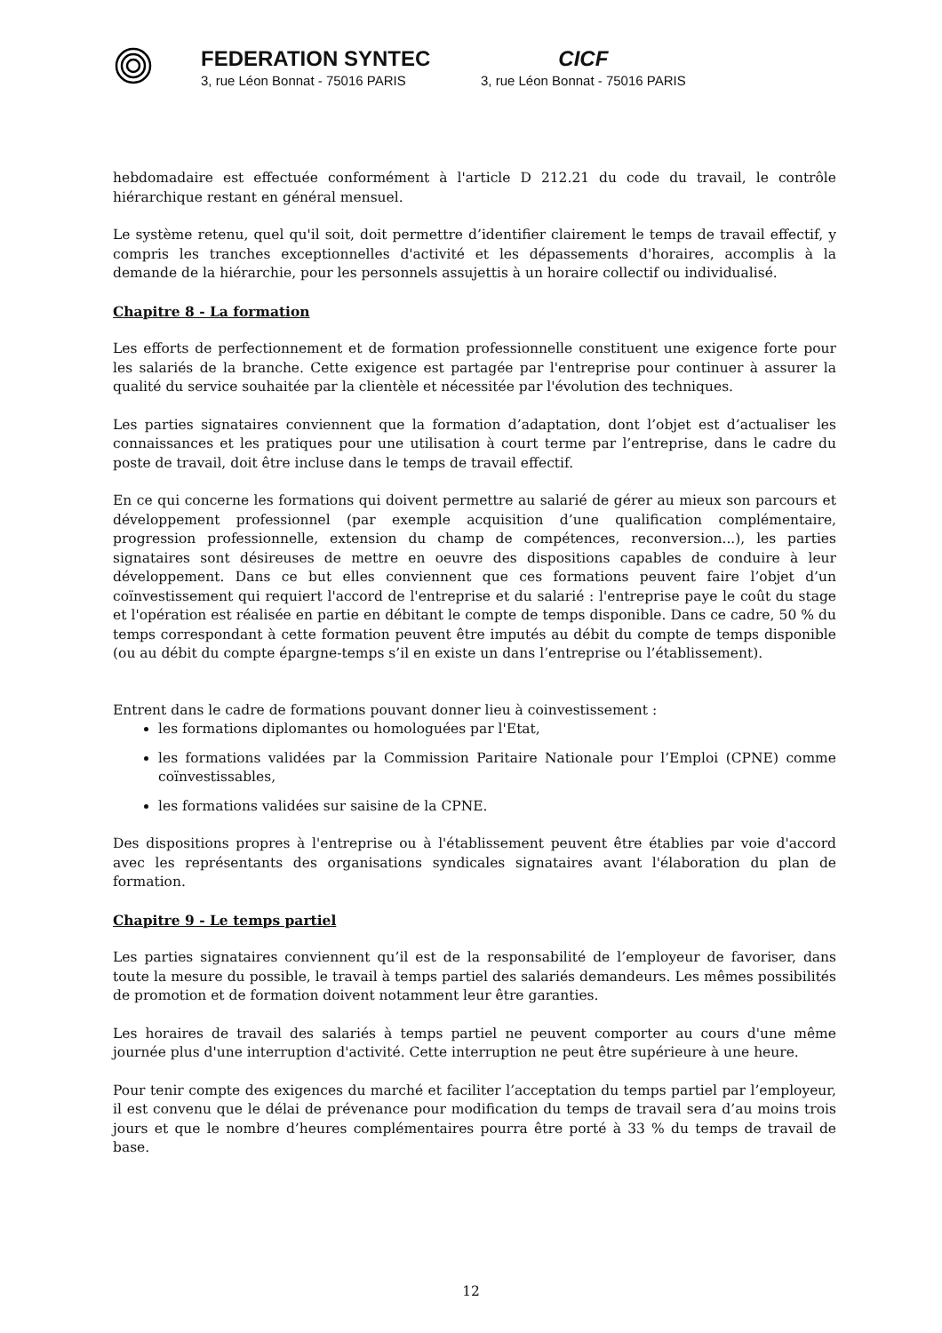FEDERATION SYNTEC
3, rue Léon Bonnat - 75016 PARIS
CICF
3, rue Léon Bonnat - 75016 PARIS
hebdomadaire est effectuée conformément à l'article D 212.21 du code du travail, le contrôle hiérarchique restant en général mensuel.
Le système retenu, quel qu'il soit, doit permettre d’identifier clairement le temps de travail effectif, y compris les tranches exceptionnelles d'activité et les dépassements d'horaires, accomplis à la demande de la hiérarchie, pour les personnels assujettis à un horaire collectif ou individualisé.
Chapitre 8 - La formation
Les efforts de perfectionnement et de formation professionnelle constituent une exigence forte pour les salariés de la branche. Cette exigence est partagée par l'entreprise pour continuer à assurer la qualité du service souhaitée par la clientèle et nécessitée par l'évolution des techniques.
Les parties signataires conviennent que la formation d’adaptation, dont l’objet est d’actualiser les connaissances et les pratiques pour une utilisation à court terme par l’entreprise, dans le cadre du poste de travail, doit être incluse dans le temps de travail effectif.
En ce qui concerne les formations qui doivent permettre au salarié de gérer au mieux son parcours et développement professionnel (par exemple acquisition d’une qualification complémentaire, progression professionnelle, extension du champ de compétences, reconversion...), les parties signataires sont désireuses de mettre en oeuvre des dispositions capables de conduire à leur développement. Dans ce but elles conviennent que ces formations peuvent faire l’objet d’un coïnvestissement qui requiert l'accord de l'entreprise et du salarié : l'entreprise paye le coût du stage et l'opération est réalisée en partie en débitant le compte de temps disponible. Dans ce cadre, 50 % du temps correspondant à cette formation peuvent être imputés au débit du compte de temps disponible (ou au débit du compte épargne-temps s’il en existe un dans l’entreprise ou l’établissement).
Entrent dans le cadre de formations pouvant donner lieu à coinvestissement :
les formations diplomantes ou homologuées par l'Etat,
les formations validées par la Commission Paritaire Nationale pour l’Emploi (CPNE) comme coïnvestissables,
les formations validées sur saisine de la CPNE.
Des dispositions propres à l'entreprise ou à l'établissement peuvent être établies par voie d'accord avec les représentants des organisations syndicales signataires avant l'élaboration du plan de formation.
Chapitre 9 - Le temps partiel
Les parties signataires conviennent qu’il est de la responsabilité de l’employeur de favoriser, dans toute la mesure du possible, le travail à temps partiel des salariés demandeurs. Les mêmes possibilités de promotion et de formation doivent notamment leur être garanties.
Les horaires de travail des salariés à temps partiel ne peuvent comporter au cours d'une même journée plus d'une interruption d'activité. Cette interruption ne peut être supérieure à une heure.
Pour tenir compte des exigences du marché et faciliter l’acceptation du temps partiel par l’employeur, il est convenu que le délai de prévenance pour modification du temps de travail sera d’au moins trois jours et que le nombre d’heures complémentaires pourra être porté à 33 % du temps de travail de base.
12